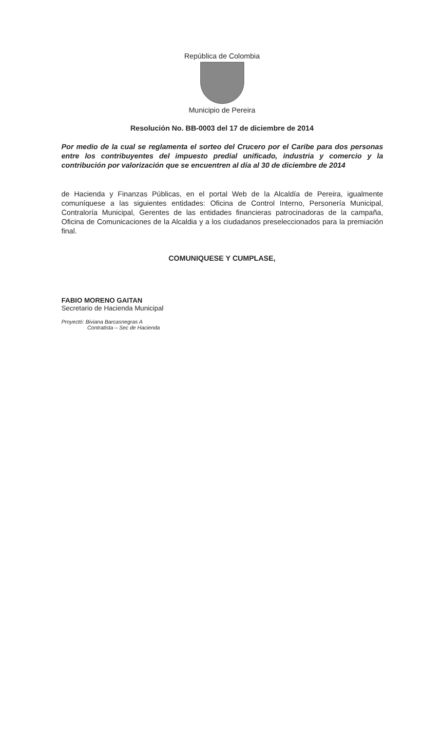República de Colombia
Municipio de Pereira
Resolución No. BB-0003 del 17 de diciembre de 2014
Por medio de la cual se reglamenta el sorteo del Crucero por el Caribe para dos personas entre los contribuyentes del impuesto predial unificado, industria y comercio y la contribución por valorización que se encuentren al día al 30 de diciembre de 2014
de Hacienda y Finanzas Públicas, en el portal Web de la Alcaldía de Pereira, igualmente comuníquese a las siguientes entidades: Oficina de Control Interno, Personería Municipal, Contraloría Municipal, Gerentes de las entidades financieras patrocinadoras de la campaña, Oficina de Comunicaciones de la Alcaldia y a los ciudadanos preseleccionados para la premiación final.
COMUNIQUESE Y CUMPLASE,
FABIO MORENO GAITAN
Secretario de Hacienda Municipal
Proyectó: Biviana Barcasnegras A
Contratista – Sec de Hacienda